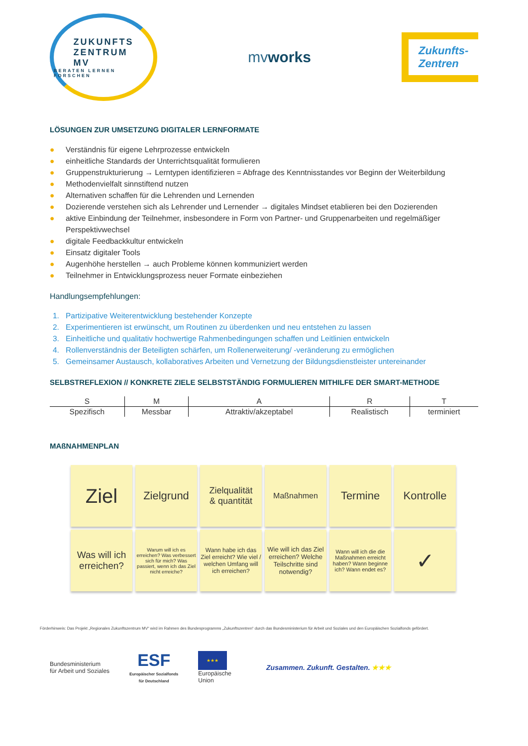ZUKUNFTS
ZENTRUM
MV
BERATEN LERNEN FORSCHEN
mvworks
Zukunfts-
Zentren
LÖSUNGEN ZUR UMSETZUNG DIGITALER LERNFORMATE
● Verständnis für eigene Lehrprozesse entwickeln
● einheitliche Standards der Unterrichtsqualität formulieren
● Gruppenstrukturierung → Lerntypen identifizieren = Abfrage des Kenntnisstandes vor Beginn der Weiterbildung
● Methodenvielfalt sinnstiftend nutzen
● Alternativen schaffen für die Lehrenden und Lernenden
● Dozierende verstehen sich als Lehrender und Lernender → digitales Mindset etablieren bei den Dozierenden
● aktive Einbindung der Teilnehmer, insbesondere in Form von Partner- und Gruppenarbeiten und regelmäßiger Perspektivwechsel
● digitale Feedbackkultur entwickeln
● Einsatz digitaler Tools
● Augenhöhe herstellen → auch Probleme können kommuniziert werden
● Teilnehmer in Entwicklungsprozess neuer Formate einbeziehen
Handlungsempfehlungen:
1. Partizipative Weiterentwicklung bestehender Konzepte
2. Experimentieren ist erwünscht, um Routinen zu überdenken und neu entstehen zu lassen
3. Einheitliche und qualitativ hochwertige Rahmenbedingungen schaffen und Leitlinien entwickeln
4. Rollenverständnis der Beteiligten schärfen, um Rollenerweiterung/ -veränderung zu ermöglichen
5. Gemeinsamer Austausch, kollaboratives Arbeiten und Vernetzung der Bildungsdienstleister untereinander
SELBSTREFLEXION // KONKRETE ZIELE SELBSTSTÄNDIG FORMULIEREN MITHILFE DER SMART-METHODE
| S | M | A | R | T |
| --- | --- | --- | --- | --- |
| Spezifisch | Messbar | Attraktiv/akzeptabel | Realistisch | terminiert |
MAßNAHMENPLAN
Ziel
Zielgrund
Zielqualität
& quantität
Maßnahmen
Termine
Kontrolle
Was will ich erreichen?
Warum will ich es erreichen? Was verbessert sich für mich? Was passiert, wenn ich das Ziel nicht erreiche?
Wann habe ich das Ziel erreicht? Wie viel / welchen Umfang will ich erreichen?
Wie will ich das Ziel erreichen? Welche Teilschritte sind notwendig?
Wann will ich die die Maßnahmen erreicht haben? Wann beginne ich? Wann endet es?
✓
Förderhinweis: Das Projekt „Regionales Zukunftszentrum MV“ wird im Rahmen des Bundesprogramms „Zukunftszentren“ durch das Bundesministerium für Arbeit und Soziales und den Europäischen Sozialfonds gefördert.
Bundesministerium
für Arbeit und Soziales
ESF
Europäischer Sozialfonds
für Deutschland
★★★
Europäische
Union
Zusammen. Zukunft. Gestalten. ★★★